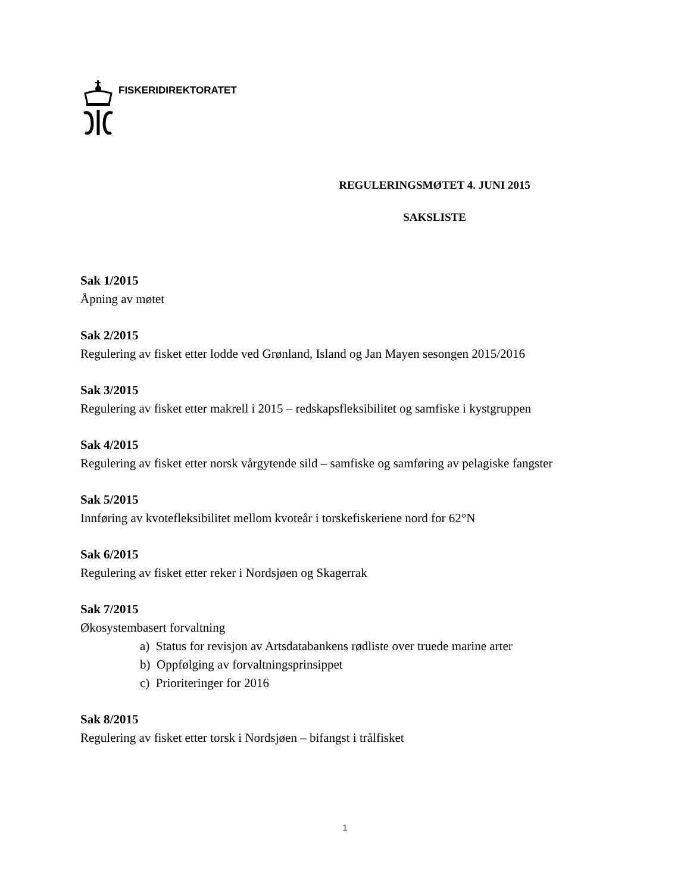FISKERIDIREKTORATET
REGULERINGSMØTET 4. JUNI 2015
SAKSLISTE
Sak 1/2015
Åpning av møtet
Sak 2/2015
Regulering av fisket etter lodde ved Grønland, Island og Jan Mayen sesongen 2015/2016
Sak 3/2015
Regulering av fisket etter makrell i 2015 – redskapsfleksibilitet og samfiske i kystgruppen
Sak 4/2015
Regulering av fisket etter norsk vårgytende sild – samfiske og samføring av pelagiske fangster
Sak 5/2015
Innføring av kvotefleksibilitet mellom kvoteår i torskefiskeriene nord for 62°N
Sak 6/2015
Regulering av fisket etter reker i Nordsjøen og Skagerrak
Sak 7/2015
Økosystembasert forvaltning
a) Status for revisjon av Artsdatabankens rødliste over truede marine arter
b) Oppfølging av forvaltningsprinsippet
c) Prioriteringer for 2016
Sak 8/2015
Regulering av fisket etter torsk i Nordsjøen – bifangst i trålfisket
1